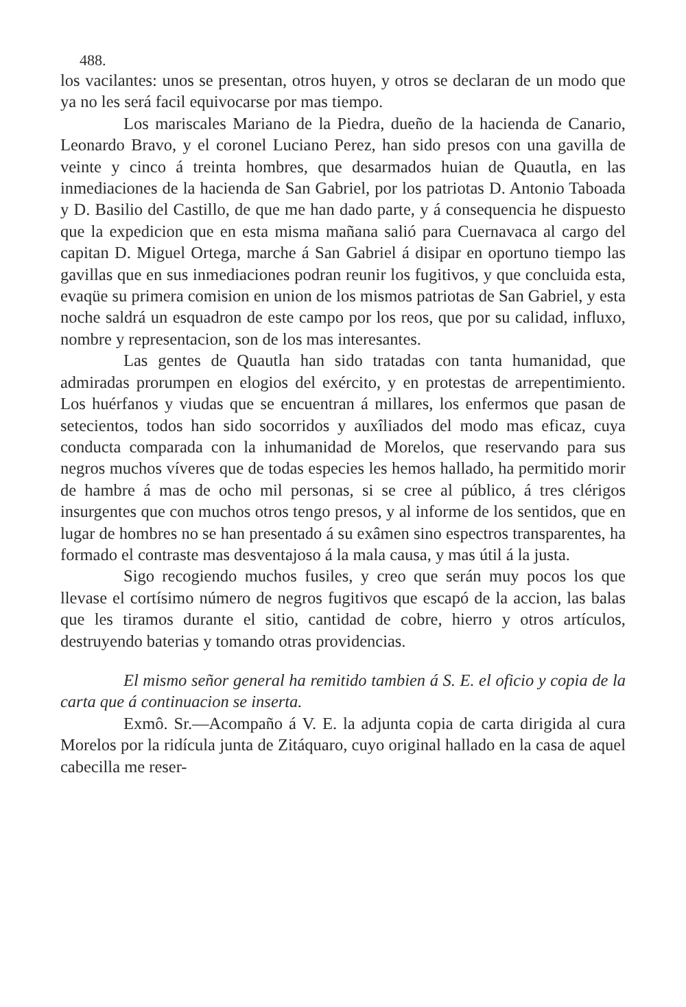488.
los vacilantes: unos se presentan, otros huyen, y otros se declaran de un modo que ya no les será facil equivocarse por mas tiempo.
Los mariscales Mariano de la Piedra, dueño de la hacienda de Canario, Leonardo Bravo, y el coronel Luciano Perez, han sido presos con una gavilla de veinte y cinco á treinta hombres, que desarmados huian de Quautla, en las inmediaciones de la hacienda de San Gabriel, por los patriotas D. Antonio Taboada y D. Basilio del Castillo, de que me han dado parte, y á consequencia he dispuesto que la expedicion que en esta misma mañana salió para Cuernavaca al cargo del capitan D. Miguel Ortega, marche á San Gabriel á disipar en oportuno tiempo las gavillas que en sus inmediaciones podran reunir los fugitivos, y que concluida esta, evaqüe su primera comision en union de los mismos patriotas de San Gabriel, y esta noche saldrá un esquadron de este campo por los reos, que por su calidad, influxo, nombre y representacion, son de los mas interesantes.
Las gentes de Quautla han sido tratadas con tanta humanidad, que admiradas prorumpen en elogios del exército, y en protestas de arrepentimiento. Los huérfanos y viudas que se encuentran á millares, los enfermos que pasan de setecientos, todos han sido socorridos y auxîliados del modo mas eficaz, cuya conducta comparada con la inhumanidad de Morelos, que reservando para sus negros muchos víveres que de todas especies les hemos hallado, ha permitido morir de hambre á mas de ocho mil personas, si se cree al público, á tres clérigos insurgentes que con muchos otros tengo presos, y al informe de los sentidos, que en lugar de hombres no se han presentado á su exâmen sino espectros transparentes, ha formado el contraste mas desventajoso á la mala causa, y mas útil á la justa.
Sigo recogiendo muchos fusiles, y creo que serán muy pocos los que llevase el cortísimo número de negros fugitivos que escapó de la accion, las balas que les tiramos durante el sitio, cantidad de cobre, hierro y otros artículos, destruyendo baterias y tomando otras providencias.
El mismo señor general ha remitido tambien á S. E. el oficio y copia de la carta que á continuacion se inserta.
Exmô. Sr.—Acompaño á V. E. la adjunta copia de carta dirigida al cura Morelos por la ridícula junta de Zitáquaro, cuyo original hallado en la casa de aquel cabecilla me reser-